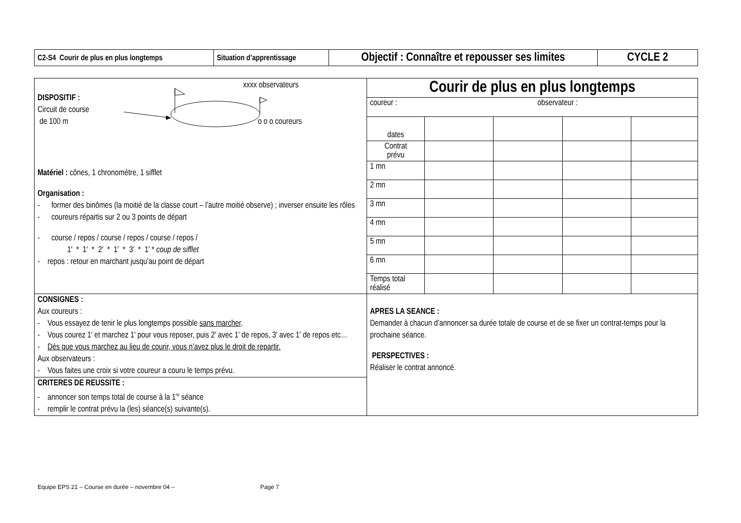| C2-S4 Courir de plus en plus longtemps | Situation d’apprentissage | Objectif : Connaître et repousser ses limites | CYCLE 2 |
| xxxx observateurs DISPOSITIF : Circuit de course de 100 m o o o coureurs Matériel : cônes, 1 chronomètre, 1 sifflet Organisation : - former des binômes (la moitié de la classe court – l’autre moitié observe) ; inverser ensuite les rôles - coureurs répartis sur 2 ou 3 points de départ - course / repos / course / repos / course / repos / 1′ * 1′ * 2′ * 1′ * 3′ * 1′ * coup de sifflet - repos : retour en marchant jusqu’au point de départ | Courir de plus en plus longtemps / coureur : observateur : / / / / / / dates / / / / / / Contrat prévu / / / / / / 1 mn / / / / / / 2 mn / / / / / / 3 mn / / / / / / 4 mn / / / / / / 5 mn / / / / / / 6 mn / / / / / / Temps total réalisé / / / / / |
| CONSIGNES : Aux coureurs : - Vous essayez de tenir le plus longtemps possible sans marcher . - Vous courez 1′ et marchez 1′ pour vous reposer, puis 2′ avec 1′ de repos, 3′ avec 1′ de repos etc… - Dès que vous marchez au lieu de courir, vous n’avez plus le droit de repartir. Aux observateurs : - Vous faites une croix si votre coureur a couru le temps prévu. | APRES LA SEANCE : Demander à chacun d’annoncer sa durée totale de course et de se fixer un contrat-temps pour la prochaine séance. PERSPECTIVES : Réaliser le contrat annoncé. |
| CRITERES DE REUSSITE : - annoncer son temps total de course à la 1<sup>re</sup> séance - remplir le contrat prévu la (les) séance(s) suivante(s). | |
Equipe EPS 21 – Course en durée – novembre 04 – Page 7